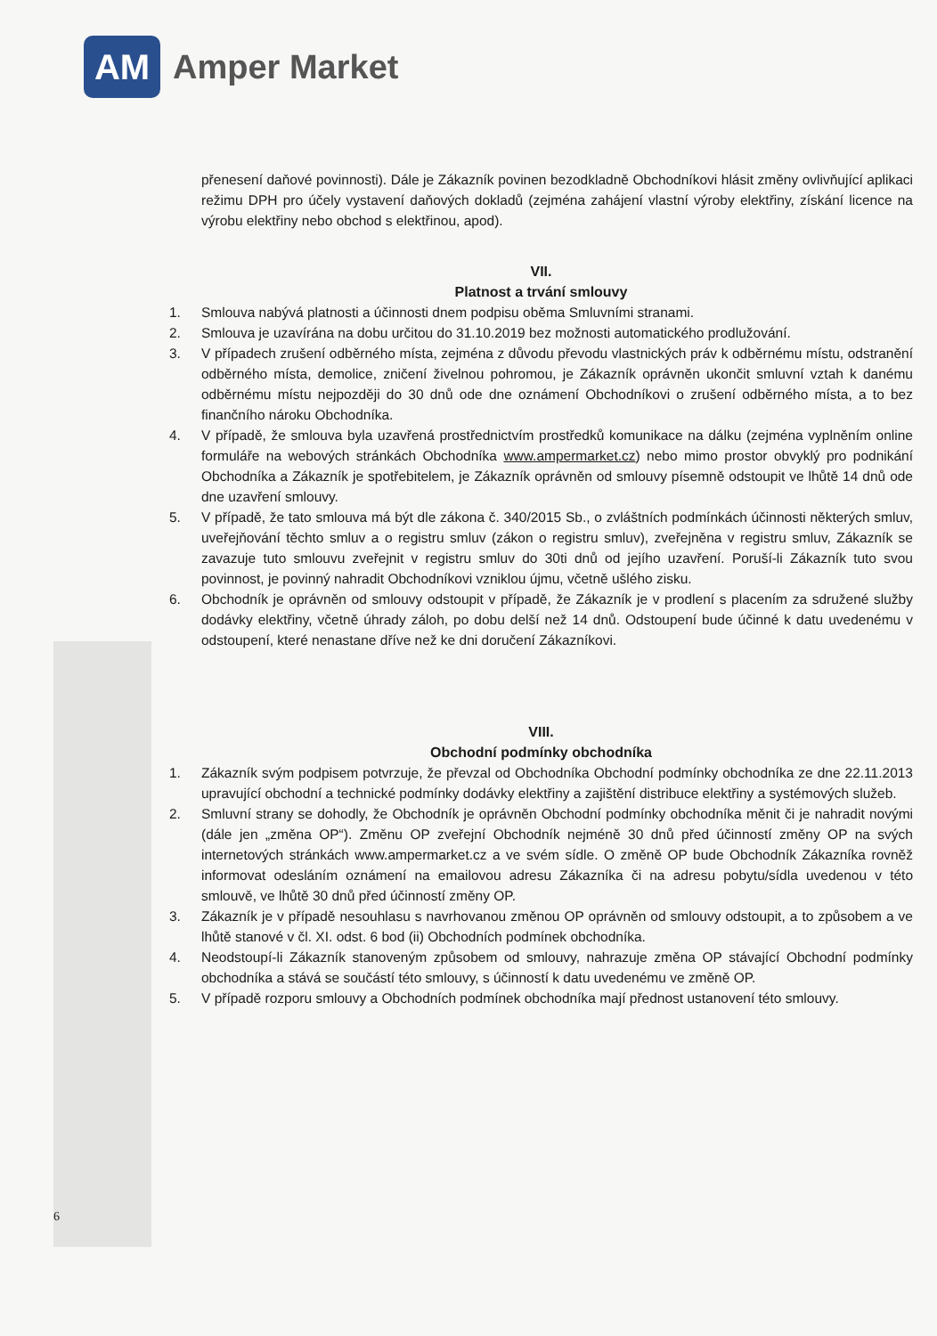AM
Amper Market
přenesení daňové povinnosti). Dále je Zákazník povinen bezodkladně Obchodníkovi hlásit změny ovlivňující aplikaci režimu DPH pro účely vystavení daňových dokladů (zejména zahájení vlastní výroby elektřiny, získání licence na výrobu elektřiny nebo obchod s elektřinou, apod).
VII.
Platnost a trvání smlouvy
1. Smlouva nabývá platnosti a účinnosti dnem podpisu oběma Smluvními stranami.
2. Smlouva je uzavírána na dobu určitou do 31.10.2019 bez možnosti automatického prodlužování.
3. V případech zrušení odběrného místa, zejména z důvodu převodu vlastnických práv k odběrnému místu, odstranění odběrného místa, demolice, zničení živelnou pohromou, je Zákazník oprávněn ukončit smluvní vztah k danému odběrnému místu nejpozději do 30 dnů ode dne oznámení Obchodníkovi o zrušení odběrného místa, a to bez finančního nároku Obchodníka.
4. V případě, že smlouva byla uzavřená prostřednictvím prostředků komunikace na dálku (zejména vyplněním online formuláře na webových stránkách Obchodníka www.ampermarket.cz) nebo mimo prostor obvyklý pro podnikání Obchodníka a Zákazník je spotřebitelem, je Zákazník oprávněn od smlouvy písemně odstoupit ve lhůtě 14 dnů ode dne uzavření smlouvy.
5. V případě, že tato smlouva má být dle zákona č. 340/2015 Sb., o zvláštních podmínkách účinnosti některých smluv, uveřejňování těchto smluv a o registru smluv (zákon o registru smluv), zveřejněna v registru smluv, Zákazník se zavazuje tuto smlouvu zveřejnit v registru smluv do 30ti dnů od jejího uzavření. Poruší-li Zákazník tuto svou povinnost, je povinný nahradit Obchodníkovi vzniklou újmu, včetně ušlého zisku.
6. Obchodník je oprávněn od smlouvy odstoupit v případě, že Zákazník je v prodlení s placením za sdružené služby dodávky elektřiny, včetně úhrady záloh, po dobu delší než 14 dnů. Odstoupení bude účinné k datu uvedenému v odstoupení, které nenastane dříve než ke dni doručení Zákazníkovi.
VIII.
Obchodní podmínky obchodníka
1. Zákazník svým podpisem potvrzuje, že převzal od Obchodníka Obchodní podmínky obchodníka ze dne 22.11.2013 upravující obchodní a technické podmínky dodávky elektřiny a zajištění distribuce elektřiny a systémových služeb.
2. Smluvní strany se dohodly, že Obchodník je oprávněn Obchodní podmínky obchodníka měnit či je nahradit novými (dále jen „změna OP“). Změnu OP zveřejní Obchodník nejméně 30 dnů před účinností změny OP na svých internetových stránkách www.ampermarket.cz a ve svém sídle. O změně OP bude Obchodník Zákazníka rovněž informovat odesláním oznámení na emailovou adresu Zákazníka či na adresu pobytu/sídla uvedenou v této smlouvě, ve lhůtě 30 dnů před účinností změny OP.
3. Zákazník je v případě nesouhlasu s navrhovanou změnou OP oprávněn od smlouvy odstoupit, a to způsobem a ve lhůtě stanové v čl. XI. odst. 6 bod (ii) Obchodních podmínek obchodníka.
4. Neodstoupí-li Zákazník stanoveným způsobem od smlouvy, nahrazuje změna OP stávající Obchodní podmínky obchodníka a stává se součástí této smlouvy, s účinností k datu uvedenému ve změně OP.
5. V případě rozporu smlouvy a Obchodních podmínek obchodníka mají přednost ustanovení této smlouvy.
6